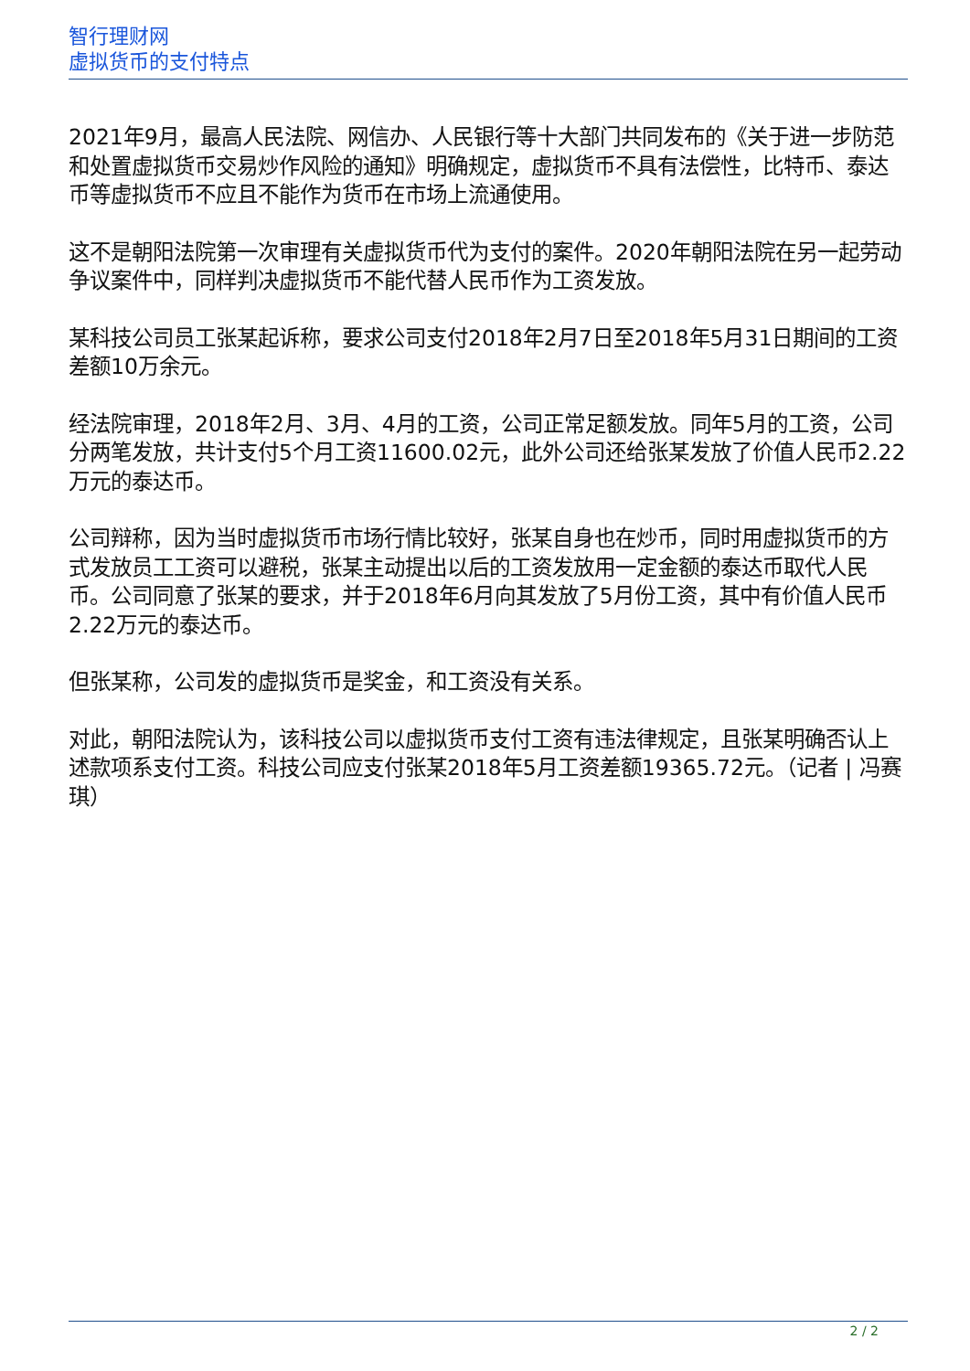智行理财网
虚拟货币的支付特点
2021年9月，最高人民法院、网信办、人民银行等十大部门共同发布的《关于进一步防范和处置虚拟货币交易炒作风险的通知》明确规定，虚拟货币不具有法偿性，比特币、泰达币等虚拟货币不应且不能作为货币在市场上流通使用。
这不是朝阳法院第一次审理有关虚拟货币代为支付的案件。2020年朝阳法院在另一起劳动争议案件中，同样判决虚拟货币不能代替人民币作为工资发放。
某科技公司员工张某起诉称，要求公司支付2018年2月7日至2018年5月31日期间的工资差额10万余元。
经法院审理，2018年2月、3月、4月的工资，公司正常足额发放。同年5月的工资，公司分两笔发放，共计支付5个月工资11600.02元，此外公司还给张某发放了价值人民币2.22万元的泰达币。
公司辩称，因为当时虚拟货币市场行情比较好，张某自身也在炒币，同时用虚拟货币的方式发放员工工资可以避税，张某主动提出以后的工资发放用一定金额的泰达币取代人民币。公司同意了张某的要求，并于2018年6月向其发放了5月份工资，其中有价值人民币2.22万元的泰达币。
但张某称，公司发的虚拟货币是奖金，和工资没有关系。
对此，朝阳法院认为，该科技公司以虚拟货币支付工资有违法律规定，且张某明确否认上述款项系支付工资。科技公司应支付张某2018年5月工资差额19365.72元。（记者 | 冯赛琪）
2 / 2